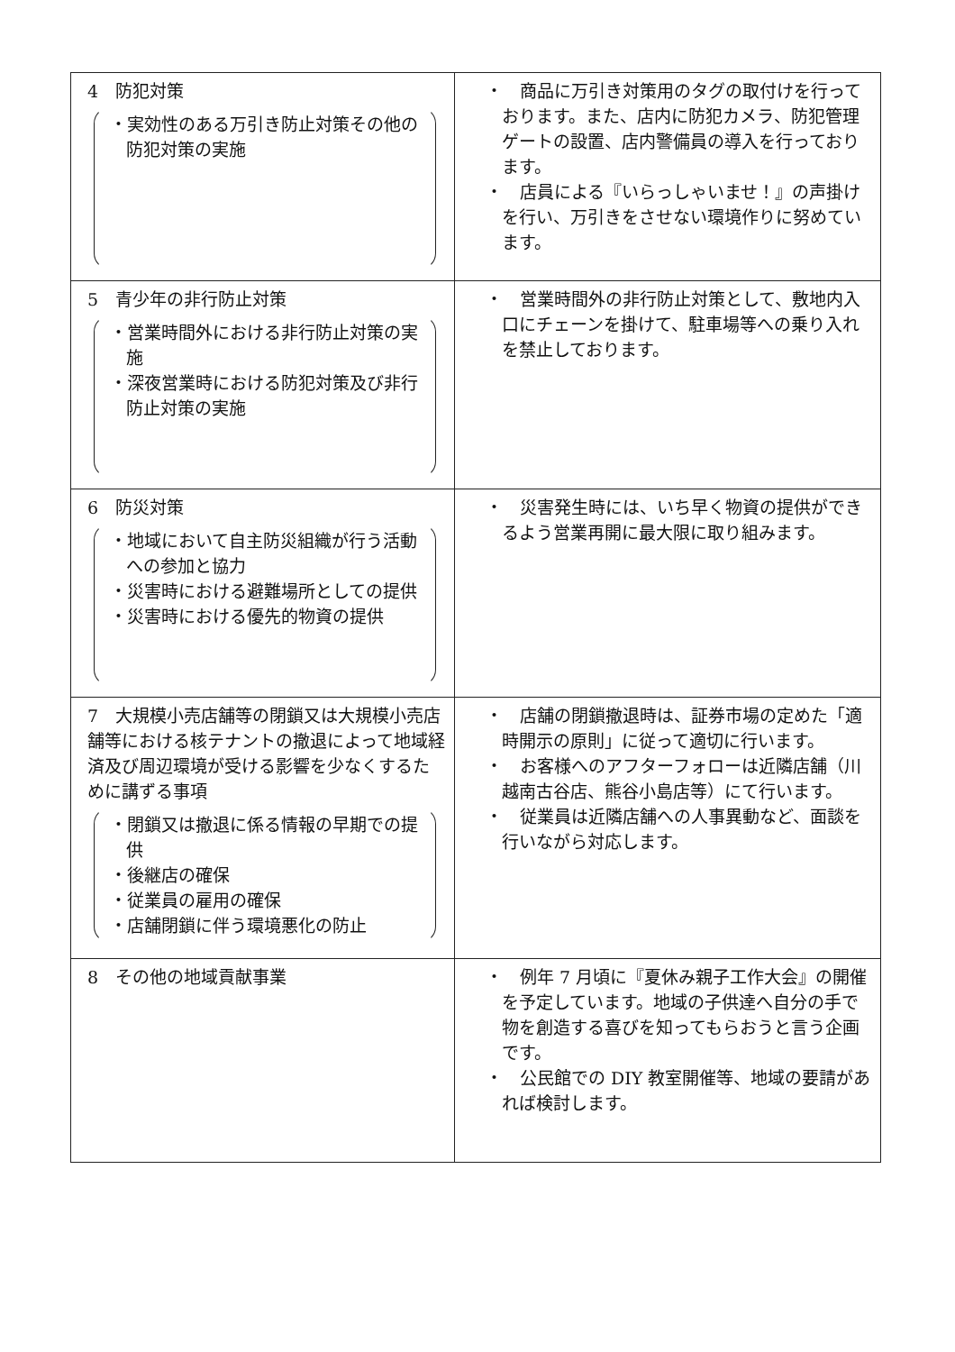| 4 防犯対策 ・実効性のある万引き防止対策その他の防犯対策の実施 | ・ 商品に万引き対策用のタグの取付けを行っております。また、店内に防犯カメラ、防犯管理ゲートの設置、店内警備員の導入を行っております。 ・ 店員による『いらっしゃいませ！』の声掛けを行い、万引きをさせない環境作りに努めています。 |
| 5 青少年の非行防止対策 ・営業時間外における非行防止対策の実施 ・深夜営業時における防犯対策及び非行防止対策の実施 | ・ 営業時間外の非行防止対策として、敷地内入口にチェーンを掛けて、駐車場等への乗り入れを禁止しております。 |
| 6 防災対策 ・地域において自主防災組織が行う活動への参加と協力 ・災害時における避難場所としての提供 ・災害時における優先的物資の提供 | ・ 災害発生時には、いち早く物資の提供ができるよう営業再開に最大限に取り組みます。 |
| 7 大規模小売店舗等の閉鎖又は大規模小売店舗等における核テナントの撤退によって地域経済及び周辺環境が受ける影響を少なくするために講ずる事項 ・閉鎖又は撤退に係る情報の早期での提供 ・後継店の確保 ・従業員の雇用の確保 ・店舗閉鎖に伴う環境悪化の防止 | ・ 店舗の閉鎖撤退時は、証券市場の定めた「適時開示の原則」に従って適切に行います。 ・ お客様へのアフターフォローは近隣店舗（川越南古谷店、熊谷小島店等）にて行います。 ・ 従業員は近隣店舗への人事異動など、面談を行いながら対応します。 |
| 8 その他の地域貢献事業 | ・ 例年 7 月頃に『夏休み親子工作大会』の開催を予定しています。地域の子供達へ自分の手で物を創造する喜びを知ってもらおうと言う企画です。 ・ 公民館での DIY 教室開催等、地域の要請があれば検討します。 |